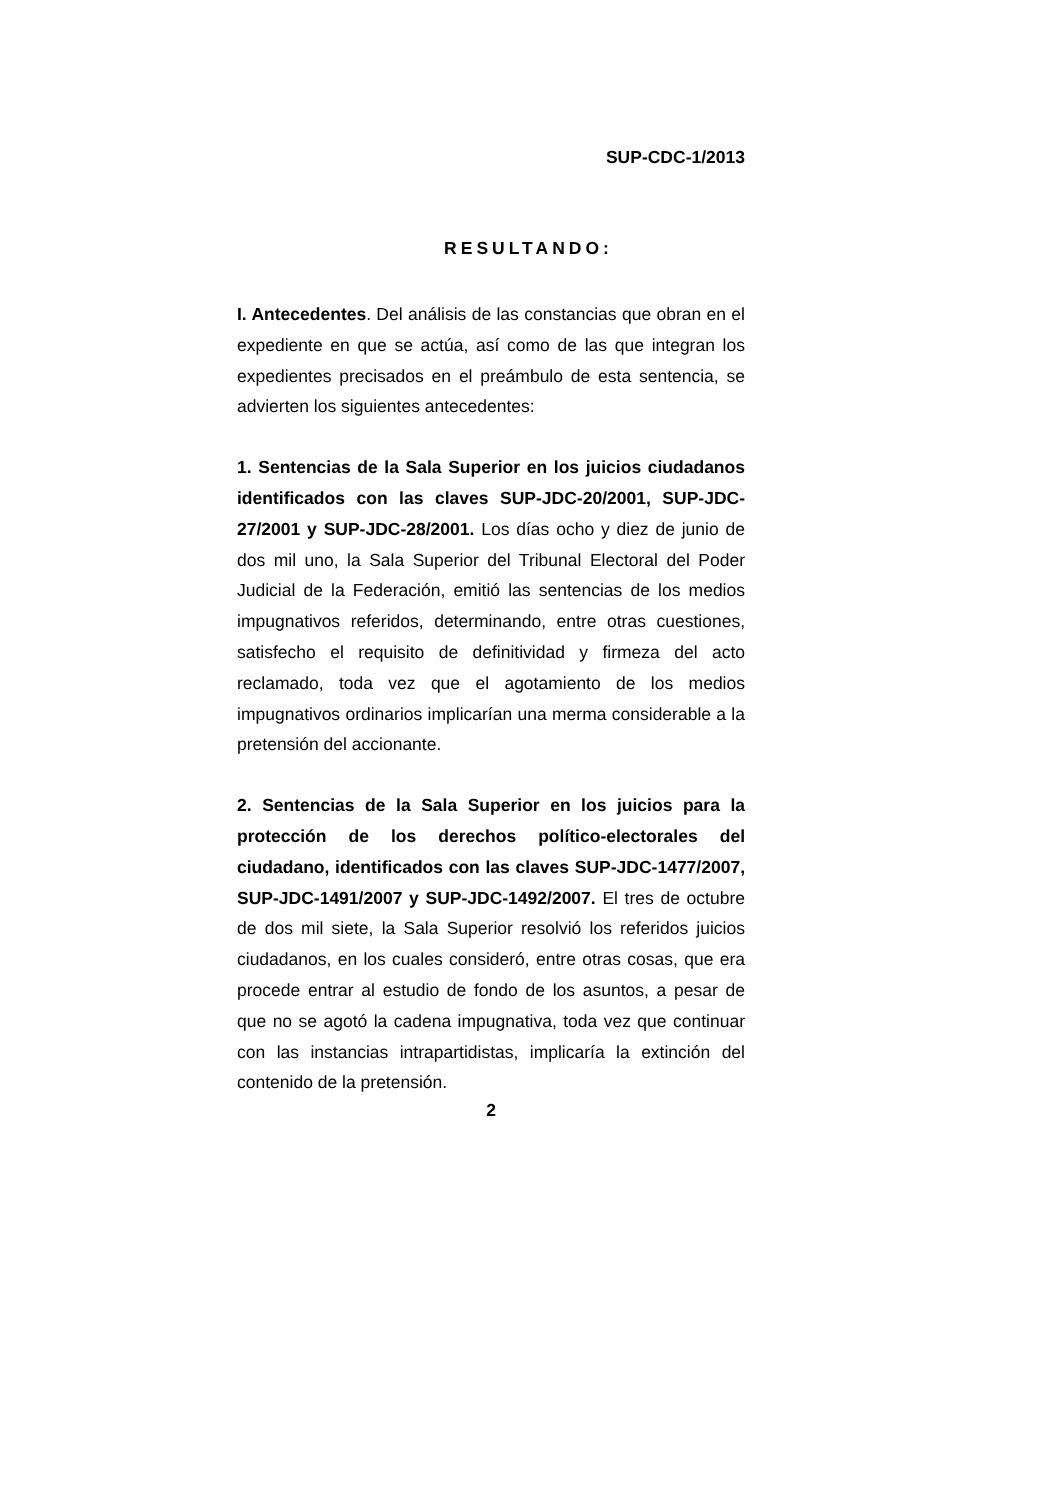SUP-CDC-1/2013
RESULTANDO:
I. Antecedentes. Del análisis de las constancias que obran en el expediente en que se actúa, así como de las que integran los expedientes precisados en el preámbulo de esta sentencia, se advierten los siguientes antecedentes:
1. Sentencias de la Sala Superior en los juicios ciudadanos identificados con las claves SUP-JDC-20/2001, SUP-JDC-27/2001 y SUP-JDC-28/2001. Los días ocho y diez de junio de dos mil uno, la Sala Superior del Tribunal Electoral del Poder Judicial de la Federación, emitió las sentencias de los medios impugnativos referidos, determinando, entre otras cuestiones, satisfecho el requisito de definitividad y firmeza del acto reclamado, toda vez que el agotamiento de los medios impugnativos ordinarios implicarían una merma considerable a la pretensión del accionante.
2. Sentencias de la Sala Superior en los juicios para la protección de los derechos político-electorales del ciudadano, identificados con las claves SUP-JDC-1477/2007, SUP-JDC-1491/2007 y SUP-JDC-1492/2007. El tres de octubre de dos mil siete, la Sala Superior resolvió los referidos juicios ciudadanos, en los cuales consideró, entre otras cosas, que era procede entrar al estudio de fondo de los asuntos, a pesar de que no se agotó la cadena impugnativa, toda vez que continuar con las instancias intrapartidistas, implicaría la extinción del contenido de la pretensión.
2